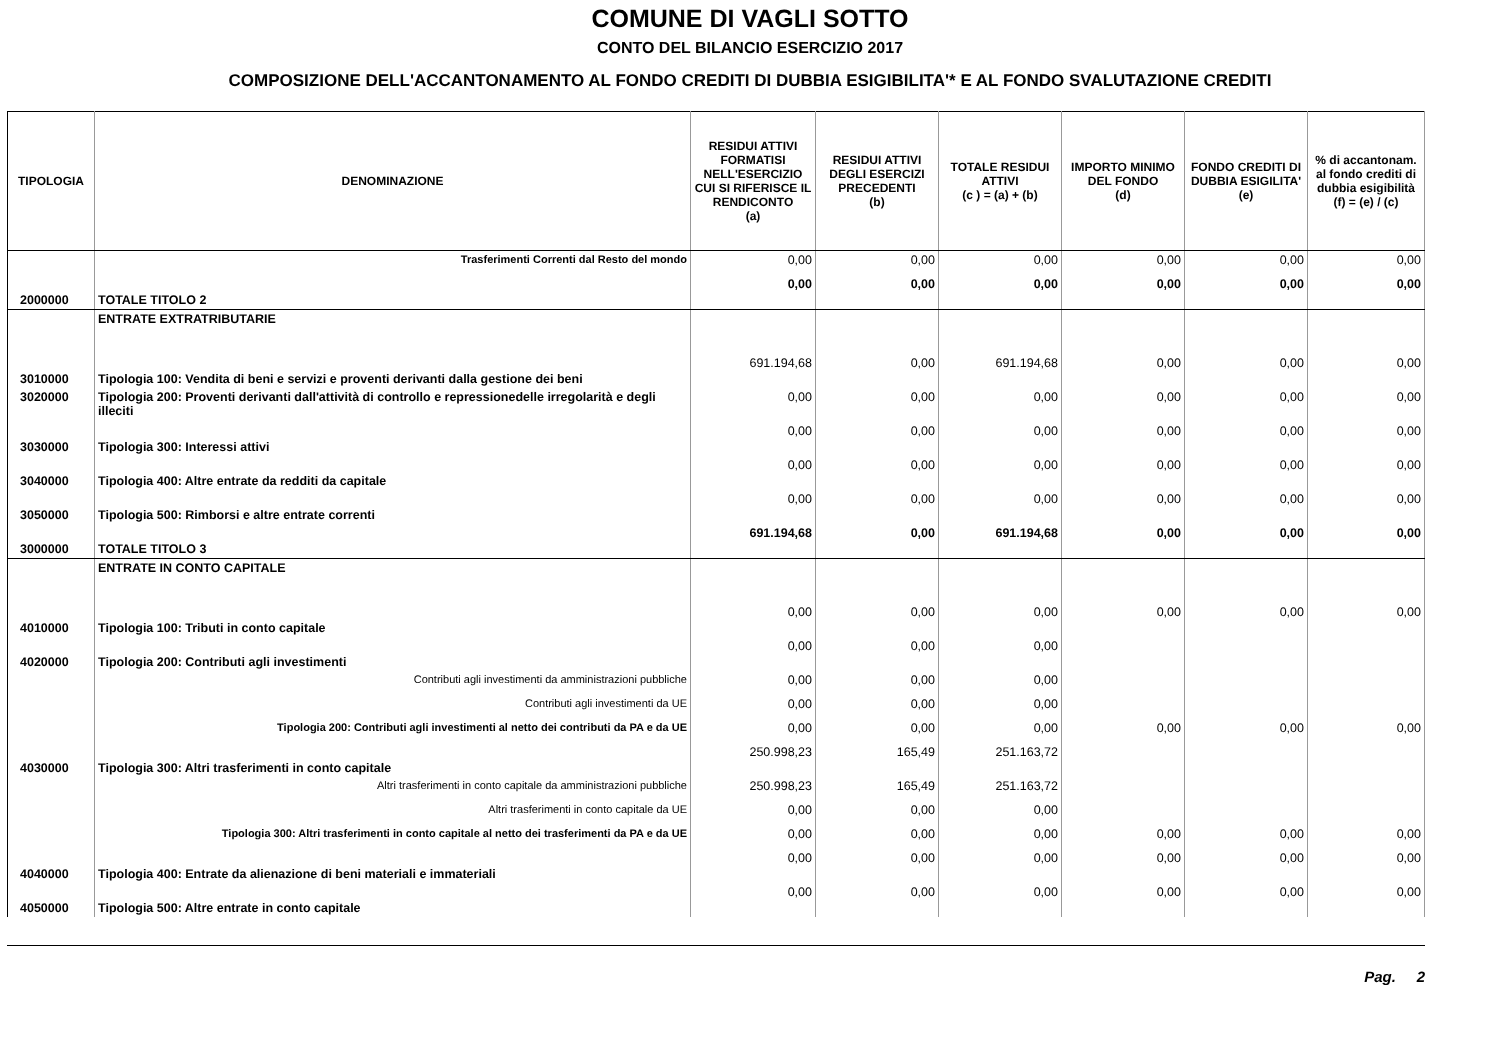COMUNE DI VAGLI SOTTO
CONTO DEL BILANCIO ESERCIZIO 2017
COMPOSIZIONE DELL'ACCANTONAMENTO AL FONDO CREDITI DI DUBBIA ESIGIBILITA'* E AL FONDO SVALUTAZIONE CREDITI
| TIPOLOGIA | DENOMINAZIONE | RESIDUI ATTIVI FORMATISI NELL'ESERCIZIO CUI SI RIFERISCE IL RENDICONTO (a) | RESIDUI ATTIVI DEGLI ESERCIZI PRECEDENTI (b) | TOTALE RESIDUI ATTIVI (c ) = (a) + (b) | IMPORTO MINIMO DEL FONDO (d) | FONDO CREDITI DI DUBBIA ESIGILITA' (e) | % di accantonam. al fondo crediti di dubbia esigibilità (f) = (e) / (c) |
| --- | --- | --- | --- | --- | --- | --- | --- |
| | Trasferimenti Correnti dal Resto del mondo | 0,00 | 0,00 | 0,00 | 0,00 | 0,00 | 0,00 |
| 2000000 | TOTALE TITOLO 2 | 0,00 | 0,00 | 0,00 | 0,00 | 0,00 | 0,00 |
| | ENTRATE EXTRATRIBUTARIE | | | | | | |
| 3010000 | Tipologia 100: Vendita di beni e servizi e proventi derivanti dalla gestione dei beni | 691.194,68 | 0,00 | 691.194,68 | 0,00 | 0,00 | 0,00 |
| 3020000 | Tipologia 200: Proventi derivanti dall'attività di controllo e repressionedelle irregolarità e degli illeciti | 0,00 | 0,00 | 0,00 | 0,00 | 0,00 | 0,00 |
| 3030000 | Tipologia 300: Interessi attivi | 0,00 | 0,00 | 0,00 | 0,00 | 0,00 | 0,00 |
| 3040000 | Tipologia 400: Altre entrate da redditi da capitale | 0,00 | 0,00 | 0,00 | 0,00 | 0,00 | 0,00 |
| 3050000 | Tipologia 500: Rimborsi e altre entrate correnti | 0,00 | 0,00 | 0,00 | 0,00 | 0,00 | 0,00 |
| 3000000 | TOTALE TITOLO 3 | 691.194,68 | 0,00 | 691.194,68 | 0,00 | 0,00 | 0,00 |
| | ENTRATE IN CONTO CAPITALE | | | | | | |
| 4010000 | Tipologia 100: Tributi in conto capitale | 0,00 | 0,00 | 0,00 | 0,00 | 0,00 | 0,00 |
| 4020000 | Tipologia 200: Contributi agli investimenti | 0,00 | 0,00 | 0,00 | | | |
| | Contributi agli investimenti da amministrazioni pubbliche | 0,00 | 0,00 | 0,00 | | | |
| | Contributi agli investimenti da UE | 0,00 | 0,00 | 0,00 | | | |
| | Tipologia 200: Contributi agli investimenti al netto dei contributi da PA e da UE | 0,00 | 0,00 | 0,00 | 0,00 | 0,00 | 0,00 |
| 4030000 | Tipologia 300: Altri trasferimenti in conto capitale | 250.998,23 | 165,49 | 251.163,72 | | | |
| | Altri trasferimenti in conto capitale da amministrazioni pubbliche | 250.998,23 | 165,49 | 251.163,72 | | | |
| | Altri trasferimenti in conto capitale da UE | 0,00 | 0,00 | 0,00 | | | |
| | Tipologia 300: Altri trasferimenti in conto capitale al netto dei trasferimenti da PA e da UE | 0,00 | 0,00 | 0,00 | 0,00 | 0,00 | 0,00 |
| 4040000 | Tipologia 400: Entrate da alienazione di beni materiali e immateriali | 0,00 | 0,00 | 0,00 | 0,00 | 0,00 | 0,00 |
| 4050000 | Tipologia 500: Altre entrate in conto capitale | 0,00 | 0,00 | 0,00 | 0,00 | 0,00 | 0,00 |
Pag. 2